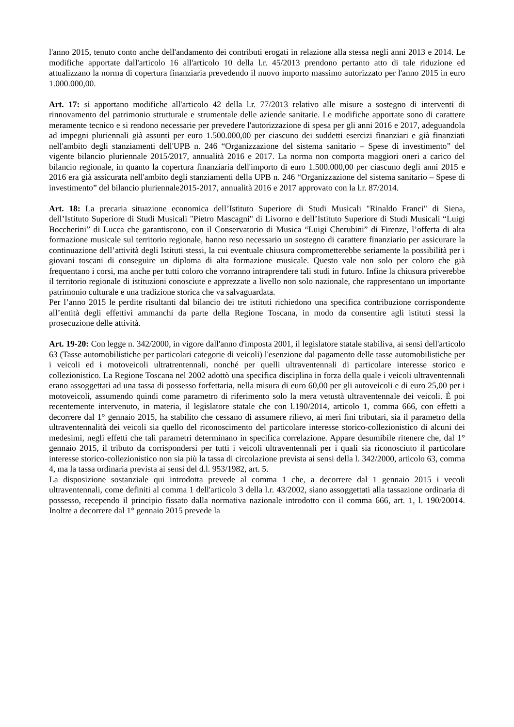l'anno 2015, tenuto conto anche dell'andamento dei contributi erogati in relazione alla stessa negli anni 2013 e 2014. Le modifiche apportate dall'articolo 16 all'articolo 10 della l.r. 45/2013 prendono pertanto atto di tale riduzione ed attualizzano la norma di copertura finanziaria prevedendo il nuovo importo massimo autorizzato per l'anno 2015 in euro 1.000.000,00.
Art. 17: si apportano modifiche all'articolo 42 della l.r. 77/2013 relativo alle misure a sostegno di interventi di rinnovamento del patrimonio strutturale e strumentale delle aziende sanitarie. Le modifiche apportate sono di carattere meramente tecnico e si rendono necessarie per prevedere l'autorizzazione di spesa per gli anni 2016 e 2017, adeguandola ad impegni pluriennali già assunti per euro 1.500.000,00 per ciascuno dei suddetti esercizi finanziari e già finanziati nell'ambito degli stanziamenti dell'UPB n. 246 “Organizzazione del sistema sanitario – Spese di investimento” del vigente bilancio pluriennale 2015/2017, annualità 2016 e 2017. La norma non comporta maggiori oneri a carico del bilancio regionale, in quanto la copertura finanziaria dell'importo di euro 1.500.000,00 per ciascuno degli anni 2015 e 2016 era già assicurata nell'ambito degli stanziamenti della UPB n. 246 “Organizzazione del sistema sanitario – Spese di investimento” del bilancio pluriennale2015-2017, annualità 2016 e 2017 approvato con la l.r. 87/2014.
Art. 18: La precaria situazione economica dell’Istituto Superiore di Studi Musicali "Rinaldo Franci" di Siena, dell’Istituto Superiore di Studi Musicali "Pietro Mascagni" di Livorno e dell’Istituto Superiore di Studi Musicali “Luigi Boccherini” di Lucca che garantiscono, con il Conservatorio di Musica “Luigi Cherubini” di Firenze, l’offerta di alta formazione musicale sul territorio regionale, hanno reso necessario un sostegno di carattere finanziario per assicurare la continuazione dell’attività degli Istituti stessi, la cui eventuale chiusura comprometterebbe seriamente la possibilità per i giovani toscani di conseguire un diploma di alta formazione musicale. Questo vale non solo per coloro che già frequentano i corsi, ma anche per tutti coloro che vorranno intraprendere tali studi in futuro. Infine la chiusura priverebbe il territorio regionale di istituzioni conosciute e apprezzate a livello non solo nazionale, che rappresentano un importante patrimonio culturale e una tradizione storica che va salvaguardata.
Per l’anno 2015 le perdite risultanti dal bilancio dei tre istituti richiedono una specifica contribuzione corrispondente all’entità degli effettivi ammanchi da parte della Regione Toscana, in modo da consentire agli istituti stessi la prosecuzione delle attività.
Art. 19-20: Con legge n. 342/2000, in vigore dall'anno d'imposta 2001, il legislatore statale stabiliva, ai sensi dell'articolo 63 (Tasse automobilistiche per particolari categorie di veicoli) l'esenzione dal pagamento delle tasse automobilistiche per i veicoli ed i motoveicoli ultratrentennali, nonché per quelli ultraventennali di particolare interesse storico e collezionistico. La Regione Toscana nel 2002 adottò una specifica disciplina in forza della quale i veicoli ultraventennali erano assoggettati ad una tassa di possesso forfettaria, nella misura di euro 60,00 per gli autoveicoli e di euro 25,00 per i motoveicoli, assumendo quindi come parametro di riferimento solo la mera vetustà ultraventennale dei veicoli. È poi recentemente intervenuto, in materia, il legislatore statale che con l.190/2014, articolo 1, comma 666, con effetti a decorrere dal 1° gennaio 2015, ha stabilito che cessano di assumere rilievo, ai meri fini tributari, sia il parametro della ultraventennalità dei veicoli sia quello del riconoscimento del particolare interesse storico-collezionistico di alcuni dei medesimi, negli effetti che tali parametri determinano in specifica correlazione. Appare desumibile ritenere che, dal 1° gennaio 2015, il tributo da corrispondersi per tutti i veicoli ultraventennali per i quali sia riconosciuto il particolare interesse storico-collezionistico non sia più la tassa di circolazione prevista ai sensi della l. 342/2000, articolo 63, comma 4, ma la tassa ordinaria prevista ai sensi del d.l. 953/1982, art. 5.
La disposizione sostanziale qui introdotta prevede al comma 1 che, a decorrere dal 1 gennaio 2015 i vecoli ultraventennali, come definiti al comma 1 dell'articolo 3 della l.r. 43/2002, siano assoggettati alla tassazione ordinaria di possesso, recependo il principio fissato dalla normativa nazionale introdotto con il comma 666, art. 1, l. 190/20014. Inoltre a decorrere dal 1° gennaio 2015 prevede la